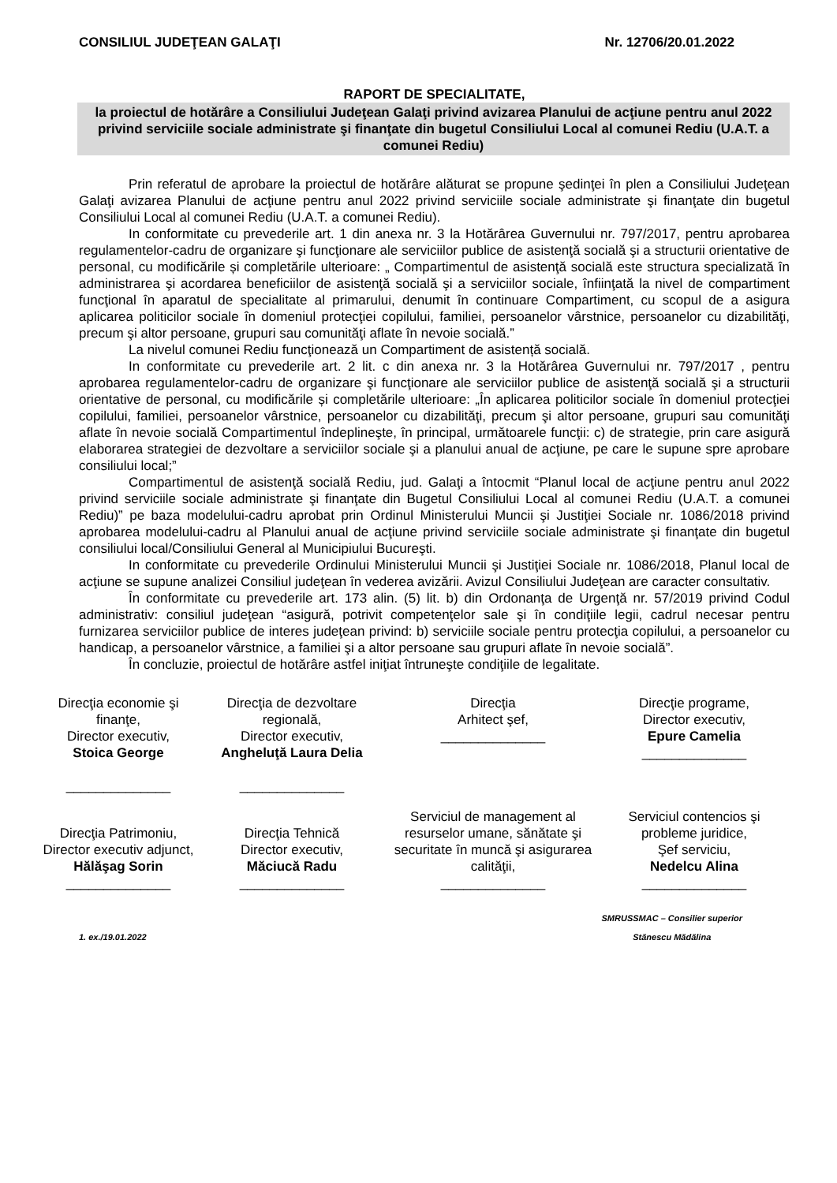CONSILIUL JUDEŢEAN GALAŢI Nr. 12706/20.01.2022
RAPORT DE SPECIALITATE,
la proiectul de hotărâre a Consiliului Judeţean Galaţi privind avizarea Planului de acţiune pentru anul 2022 privind serviciile sociale administrate şi finanţate din bugetul Consiliului Local al comunei Rediu (U.A.T. a comunei Rediu)
Prin referatul de aprobare la proiectul de hotărâre alăturat se propune şedinţei în plen a Consiliului Judeţean Galaţi avizarea Planului de acţiune pentru anul 2022 privind serviciile sociale administrate şi finanţate din bugetul Consiliului Local al comunei Rediu (U.A.T. a comunei Rediu).
In conformitate cu prevederile art. 1 din anexa nr. 3 la Hotărârea Guvernului nr. 797/2017, pentru aprobarea regulamentelor-cadru de organizare şi funcţionare ale serviciilor publice de asistenţă socială şi a structurii orientative de personal, cu modificările și completările ulterioare: „ Compartimentul de asistenţă socială este structura specializată în administrarea şi acordarea beneficiilor de asistenţă socială şi a serviciilor sociale, înfiinţată la nivel de compartiment funcţional în aparatul de specialitate al primarului, denumit în continuare Compartiment, cu scopul de a asigura aplicarea politicilor sociale în domeniul protecţiei copilului, familiei, persoanelor vârstnice, persoanelor cu dizabilităţi, precum şi altor persoane, grupuri sau comunităţi aflate în nevoie socială.”
La nivelul comunei Rediu funcţionează un Compartiment de asistență socială.
In conformitate cu prevederile art. 2 lit. c din anexa nr. 3 la Hotărârea Guvernului nr. 797/2017 , pentru aprobarea regulamentelor-cadru de organizare şi funcţionare ale serviciilor publice de asistenţă socială şi a structurii orientative de personal, cu modificările și completările ulterioare: „În aplicarea politicilor sociale în domeniul protecţiei copilului, familiei, persoanelor vârstnice, persoanelor cu dizabilităţi, precum şi altor persoane, grupuri sau comunităţi aflate în nevoie socială Compartimentul îndeplineşte, în principal, următoarele funcţii: c) de strategie, prin care asigură elaborarea strategiei de dezvoltare a serviciilor sociale şi a planului anual de acţiune, pe care le supune spre aprobare consiliului local;”
Compartimentul de asistenţă socială Rediu, jud. Galaţi a întocmit “Planul local de acţiune pentru anul 2022 privind serviciile sociale administrate şi finanţate din Bugetul Consiliului Local al comunei Rediu (U.A.T. a comunei Rediu)” pe baza modelului-cadru aprobat prin Ordinul Ministerului Muncii şi Justiţiei Sociale nr. 1086/2018 privind aprobarea modelului-cadru al Planului anual de acţiune privind serviciile sociale administrate şi finanţate din bugetul consiliului local/Consiliului General al Municipiului Bucureşti.
In conformitate cu prevederile Ordinului Ministerului Muncii şi Justiţiei Sociale nr. 1086/2018, Planul local de acţiune se supune analizei Consiliul judeţean în vederea avizării. Avizul Consiliului Judeţean are caracter consultativ.
În conformitate cu prevederile art. 173 alin. (5) lit. b) din Ordonanţa de Urgenţă nr. 57/2019 privind Codul administrativ: consiliul judeţean “asigură, potrivit competenţelor sale şi în condiţiile legii, cadrul necesar pentru furnizarea serviciilor publice de interes judeţean privind: b) serviciile sociale pentru protecţia copilului, a persoanelor cu handicap, a persoanelor vârstnice, a familiei şi a altor persoane sau grupuri aflate în nevoie socială”.
În concluzie, proiectul de hotărâre astfel iniţiat întruneşte condiţiile de legalitate.
Direcţia economie şi finanţe,
Director executiv,
Stoica George
______________
Direcţia de dezvoltare regională,
Director executiv,
Angheluţă Laura Delia
______________
Direcţia
Arhitect şef,
______________
Direcţie programe,
Director executiv,
Epure Camelia
______________
Direcţia Patrimoniu,
Director executiv adjunct,
Hălăşag Sorin
______________
Direcţia Tehnică
Director executiv,
Măciucă Radu
______________
Serviciul de management al resurselor umane, sănătate şi securitate în muncă şi asigurarea calităţii,
______________
Serviciul contencios şi probleme juridice,
Şef serviciu,
Nedelcu Alina
______________
1. ex./19.01.2022 SMRUSSMAC – Consilier superior
Stănescu Mădălina